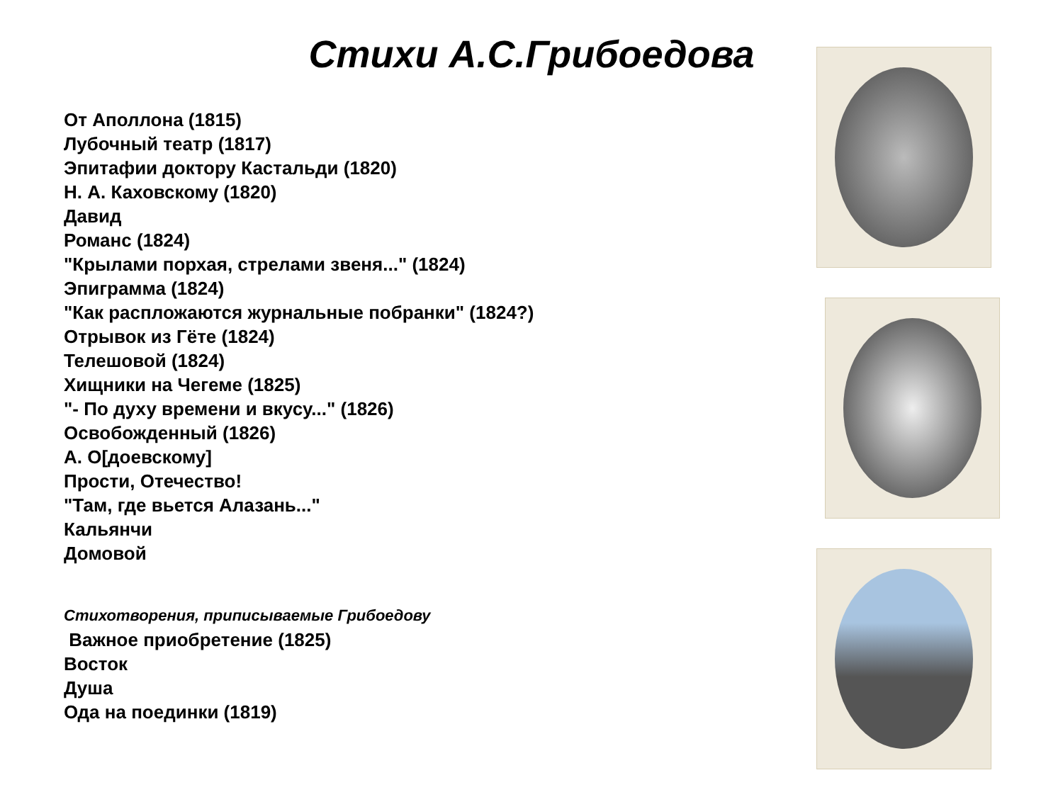Стихи А.С.Грибоедова
От Аполлона (1815)
Лубочный театр (1817)
Эпитафии доктору Кастальди (1820)
Н. А. Каховскому (1820)
Давид
Романс (1824)
"Крылами порхая, стрелами звеня..." (1824)
Эпиграмма (1824)
"Как распложаются журнальные побранки" (1824?)
Отрывок из Гёте (1824)
Телешовой (1824)
Хищники на Чегеме (1825)
"- По духу времени и вкусу..." (1826)
Освобожденный (1826)
А. О[доевскому]
Прости, Отечество!
"Там, где вьется Алазань..."
Кальянчи
Домовой
Стихотворения, приписываемые Грибоедову
Важное приобретение (1825)
Восток
Душа
Ода на поединки (1819)